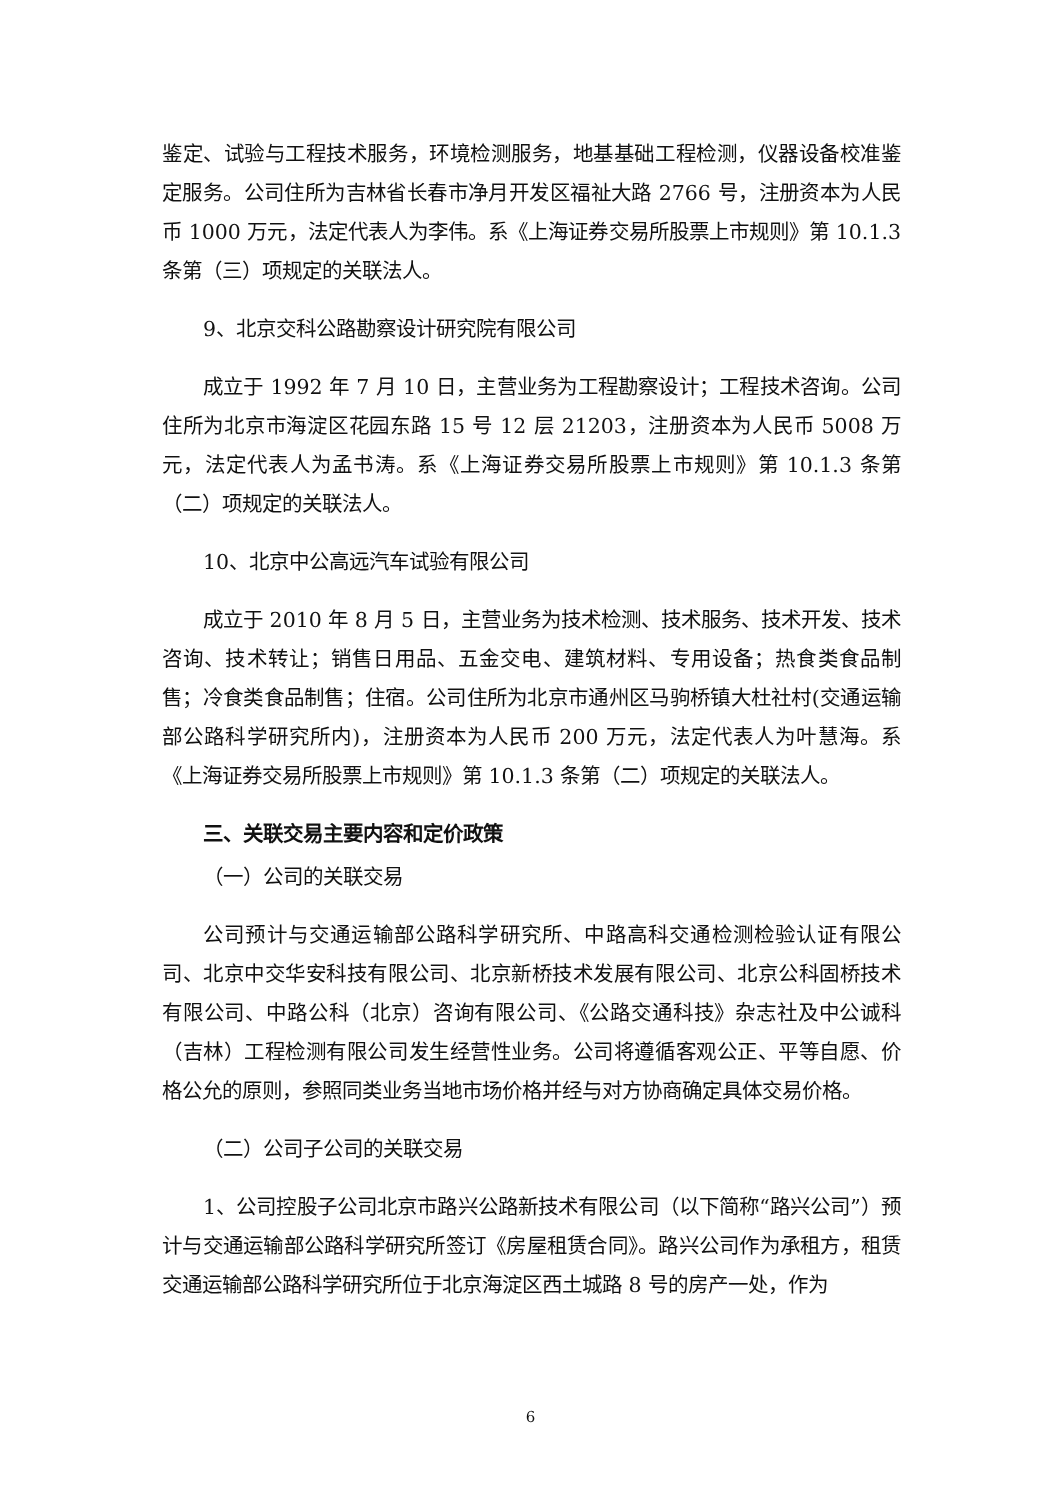鉴定、试验与工程技术服务，环境检测服务，地基基础工程检测，仪器设备校准鉴定服务。公司住所为吉林省长春市净月开发区福祉大路 2766 号，注册资本为人民币 1000 万元，法定代表人为李伟。系《上海证券交易所股票上市规则》第 10.1.3 条第（三）项规定的关联法人。
9、北京交科公路勘察设计研究院有限公司
成立于 1992 年 7 月 10 日，主营业务为工程勘察设计；工程技术咨询。公司住所为北京市海淀区花园东路 15 号 12 层 21203，注册资本为人民币 5008 万元，法定代表人为孟书涛。系《上海证券交易所股票上市规则》第 10.1.3 条第（二）项规定的关联法人。
10、北京中公高远汽车试验有限公司
成立于 2010 年 8 月 5 日，主营业务为技术检测、技术服务、技术开发、技术咨询、技术转让；销售日用品、五金交电、建筑材料、专用设备；热食类食品制售；冷食类食品制售；住宿。公司住所为北京市通州区马驹桥镇大杜社村(交通运输部公路科学研究所内)，注册资本为人民币 200 万元，法定代表人为叶慧海。系《上海证券交易所股票上市规则》第 10.1.3 条第（二）项规定的关联法人。
三、关联交易主要内容和定价政策
（一）公司的关联交易
公司预计与交通运输部公路科学研究所、中路高科交通检测检验认证有限公司、北京中交华安科技有限公司、北京新桥技术发展有限公司、北京公科固桥技术有限公司、中路公科（北京）咨询有限公司、《公路交通科技》杂志社及中公诚科（吉林）工程检测有限公司发生经营性业务。公司将遵循客观公正、平等自愿、价格公允的原则，参照同类业务当地市场价格并经与对方协商确定具体交易价格。
（二）公司子公司的关联交易
1、公司控股子公司北京市路兴公路新技术有限公司（以下简称“路兴公司”）预计与交通运输部公路科学研究所签订《房屋租赁合同》。路兴公司作为承租方，租赁交通运输部公路科学研究所位于北京海淀区西土城路 8 号的房产一处，作为
6